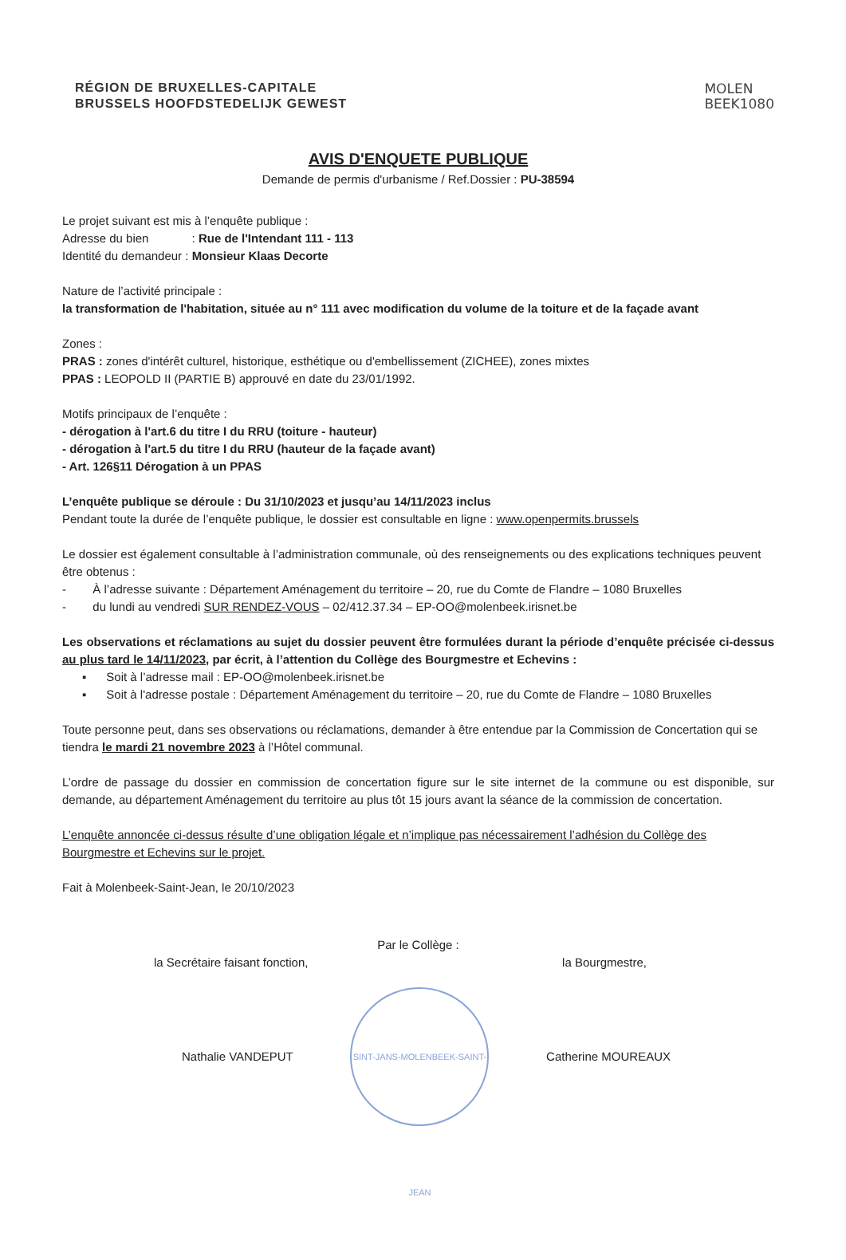RÉGION DE BRUXELLES-CAPITALE
BRUSSELS HOOFDSTEDELIJK GEWEST
MOLEN
BEEK1080
AVIS D'ENQUETE PUBLIQUE
Demande de permis d'urbanisme / Ref.Dossier : PU-38594
Le projet suivant est mis à l’enquête publique :
Adresse du bien : Rue de l'Intendant 111 - 113
Identité du demandeur : Monsieur Klaas Decorte
Nature de l’activité principale :
la transformation de l'habitation, située au n° 111 avec modification du volume de la toiture et de la façade avant
Zones :
PRAS : zones d'intérêt culturel, historique, esthétique ou d'embellissement (ZICHEE), zones mixtes
PPAS : LEOPOLD II (PARTIE B) approuvé en date du 23/01/1992.
Motifs principaux de l’enquête :
- dérogation à l'art.6 du titre I du RRU (toiture - hauteur)
- dérogation à l'art.5 du titre I du RRU (hauteur de la façade avant)
- Art. 126§11 Dérogation à un PPAS
L’enquête publique se déroule : Du 31/10/2023 et jusqu’au 14/11/2023 inclus
Pendant toute la durée de l’enquête publique, le dossier est consultable en ligne : www.openpermits.brussels
Le dossier est également consultable à l’administration communale, où des renseignements ou des explications techniques peuvent être obtenus :
- À l’adresse suivante : Département Aménagement du territoire – 20, rue du Comte de Flandre – 1080 Bruxelles
- du lundi au vendredi SUR RENDEZ-VOUS – 02/412.37.34 – EP-OO@molenbeek.irisnet.be
Les observations et réclamations au sujet du dossier peuvent être formulées durant la période d’enquête précisée ci-dessus au plus tard le 14/11/2023, par écrit, à l’attention du Collège des Bourgmestre et Echevins :
▪ Soit à l’adresse mail : EP-OO@molenbeek.irisnet.be
▪ Soit à l'adresse postale : Département Aménagement du territoire – 20, rue du Comte de Flandre – 1080 Bruxelles
Toute personne peut, dans ses observations ou réclamations, demander à être entendue par la Commission de Concertation qui se tiendra le mardi 21 novembre 2023 à l’Hôtel communal.
L’ordre de passage du dossier en commission de concertation figure sur le site internet de la commune ou est disponible, sur demande, au département Aménagement du territoire au plus tôt 15 jours avant la séance de la commission de concertation.
L’enquête annoncée ci-dessus résulte d’une obligation légale et n’implique pas nécessairement l’adhésion du Collège des Bourgmestre et Echevins sur le projet.
Fait à Molenbeek-Saint-Jean, le 20/10/2023
Par le Collège :
la Secrétaire faisant fonction, la Bourgmestre,
Nathalie VANDEPUT
SINT-JANS-MOLENBEEK-SAINT-JEAN
Catherine MOUREAUX